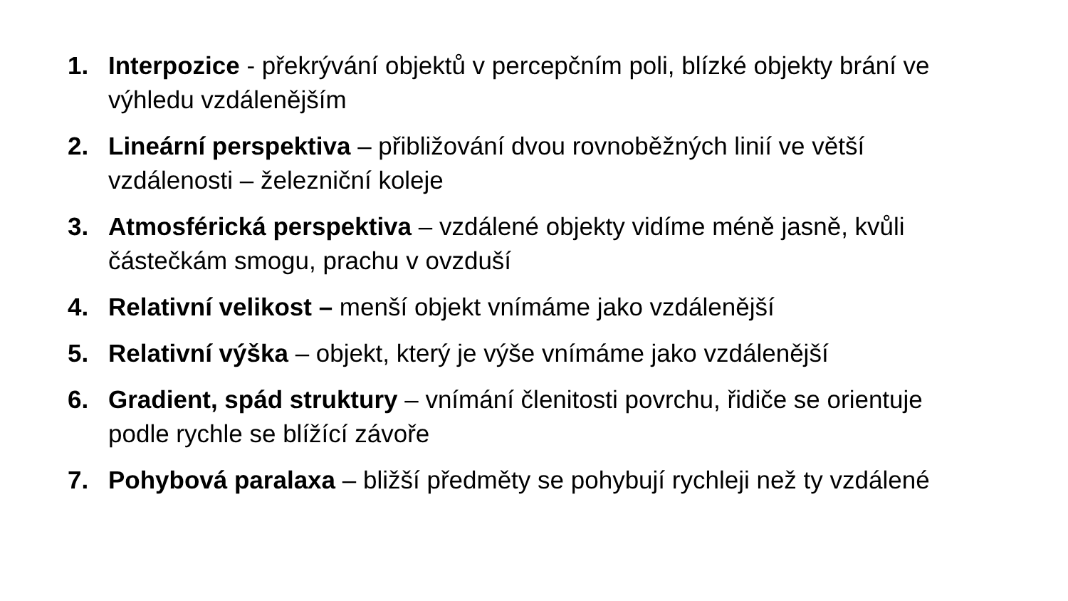1. Interpozice - překrývání objektů v percepčním poli, blízké objekty brání ve výhledu vzdálenějším
2. Lineární perspektiva – přibližování dvou rovnoběžných linií ve větší vzdálenosti – železniční koleje
3. Atmosférická perspektiva – vzdálené objekty vidíme méně jasně, kvůli částečkám smogu, prachu v ovzduší
4. Relativní velikost – menší objekt vnímáme jako vzdálenější
5. Relativní výška – objekt, který je výše vnímáme jako vzdálenější
6. Gradient, spád struktury – vnímání členitosti povrchu, řidiče se orientuje podle rychle se blížící závoře
7. Pohybová paralaxa – bližší předměty se pohybují rychleji než ty vzdálené